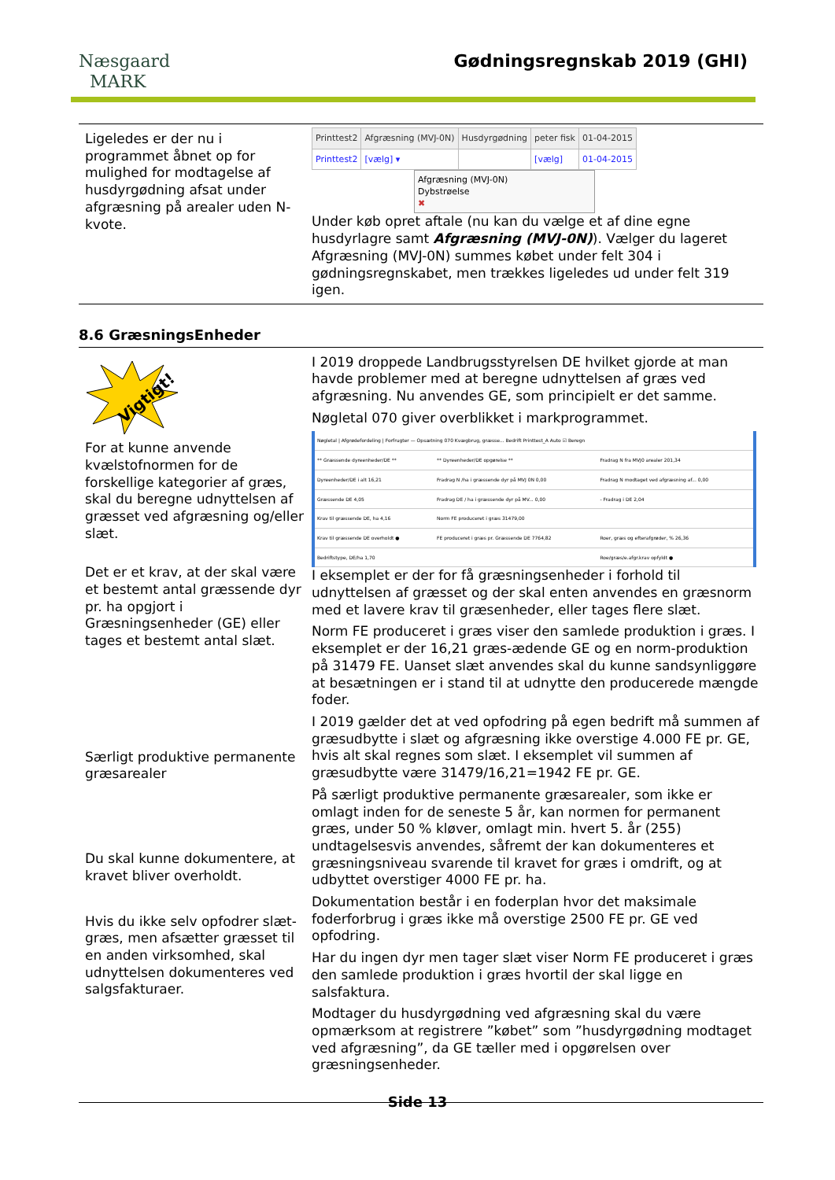Næsgaard
MARK
Gødningsregnskab 2019 (GHI)
Ligeledes er der nu i programmet åbnet op for mulighed for modtagelse af husdyrgødning afsat under afgræsning på arealer uden N-kvote.
| Printtest2 | Afgræsning (MVJ-0N) | Husdyrgødning | peter fisk | 01-04-2015 |
| Printtest2 | [vælg] ▾ | | [vælg] | 01-04-2015 |
Afgræsning (MVJ-0N)
Dybstrøelse
✖
Under køb opret aftale (nu kan du vælge et af dine egne husdyrlagre samt Afgræsning (MVJ-0N)). Vælger du lageret Afgræsning (MVJ-0N) summes købet under felt 304 i gødningsregnskabet, men trækkes ligeledes ud under felt 319 igen.
8.6 GræsningsEnheder
Vigtigt!
For at kunne anvende kvælstofnormen for de forskellige kategorier af græs, skal du beregne udnyttelsen af græsset ved afgræsning og/eller slæt.
Det er et krav, at der skal være et bestemt antal græssende dyr pr. ha opgjort i Græsningsenheder (GE) eller tages et bestemt antal slæt.
Særligt produktive permanente græsarealer
Du skal kunne dokumentere, at kravet bliver overholdt.
Hvis du ikke selv opfodrer slæt-græs, men afsætter græsset til en anden virksomhed, skal udnyttelsen dokumenteres ved salgsfakturaer.
I 2019 droppede Landbrugsstyrelsen DE hvilket gjorde at man havde problemer med at beregne udnyttelsen af græs ved afgræsning. Nu anvendes GE, som principielt er det samme.
Nøgletal 070 giver overblikket i markprogrammet.
| Nøgletal / Afgrødefordeling / Forfrugter — Opsætning 070 Kvægbrug, græsse... Bedrift Printtest_A Auto ☑ Beregn | | |
| ** Græssende dyreenheder/DE ** | ** Dyreenheder/DE opgørelse ** | Fradrag N fra MVJ0 arealer 201,34 |
| Dyreenheder/DE i alt 16,21 | Fradrag N /ha i græssende dyr på MVJ 0N 0,00 | Fradrag N modtaget ved afgræsning af... 0,00 |
| Græssende DE 4,05 | Fradrag DE / ha i græssende dyr på MV... 0,00 | - Fradrag i DE 2,04 |
| Krav til græssende DE, ha 4,16 | Norm FE produceret i græs 31479,00 | |
| Krav til græssende DE overholdt ● | FE produceret i græs pr. Græssende DE 7764,82 | Roer, græs og efterafgrøder, % 26,36 |
| Bedriftstype, DE/ha 1,70 | | Roe/græs/e.afgr.krav opfyldt ● |
I eksemplet er der for få græsningsenheder i forhold til udnyttelsen af græsset og der skal enten anvendes en græsnorm med et lavere krav til græsenheder, eller tages flere slæt.
Norm FE produceret i græs viser den samlede produktion i græs. I eksemplet er der 16,21 græs-ædende GE og en norm-produktion på 31479 FE. Uanset slæt anvendes skal du kunne sandsynliggøre at besætningen er i stand til at udnytte den producerede mængde foder.
I 2019 gælder det at ved opfodring på egen bedrift må summen af græsudbytte i slæt og afgræsning ikke overstige 4.000 FE pr. GE, hvis alt skal regnes som slæt. I eksemplet vil summen af græsudbytte være 31479/16,21=1942 FE pr. GE.
På særligt produktive permanente græsarealer, som ikke er omlagt inden for de seneste 5 år, kan normen for permanent græs, under 50 % kløver, omlagt min. hvert 5. år (255) undtagelsesvis anvendes, såfremt der kan dokumenteres et græsningsniveau svarende til kravet for græs i omdrift, og at udbyttet overstiger 4000 FE pr. ha.
Dokumentation består i en foderplan hvor det maksimale foderforbrug i græs ikke må overstige 2500 FE pr. GE ved opfodring.
Har du ingen dyr men tager slæt viser Norm FE produceret i græs den samlede produktion i græs hvortil der skal ligge en salsfaktura.
Modtager du husdyrgødning ved afgræsning skal du være opmærksom at registrere ”købet” som ”husdyrgødning modtaget ved afgræsning”, da GE tæller med i opgørelsen over græsningsenheder.
Side 13